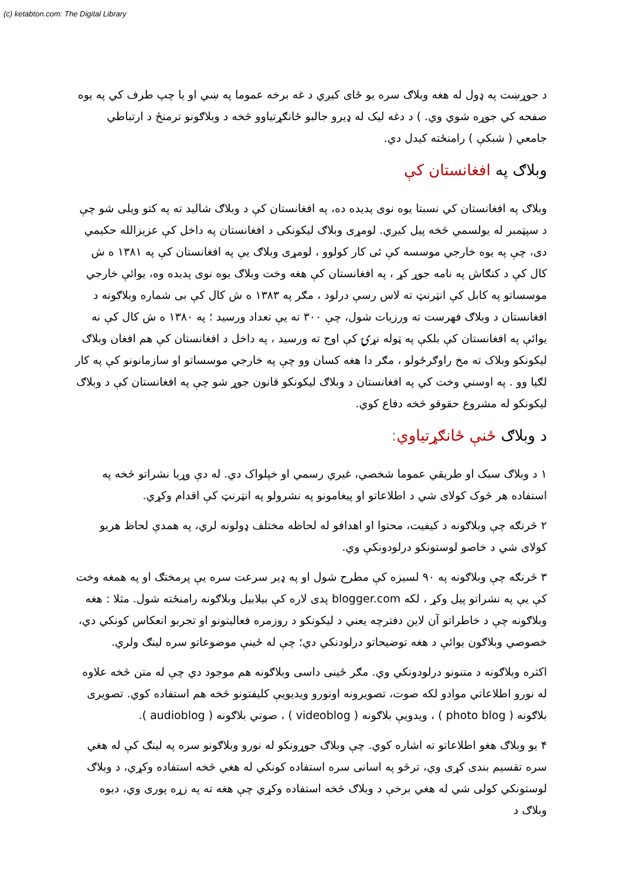(c) ketabton.com: The Digital Library
د جوړښت په ډول له هغه وبلاګ سره یو ځای کیږي د غه برخه عموما په ښي او یا چپ طرف کي په یوه صفحه کي جوړه شوي وي. ) د دغه لیک له ډیرو جالبو ځانګړتیاوو څخه د وبلاګونو ترمنځ د ارتباطي جامعي ( شبکې ) رامنځته کیدل دي.
وبلاګ په افغانستان کې
وبلاګ په افغانستان کي نسبتا یوه نوی پدیده ده، په افغانستان کې د وبلاګ شالید ته په کتو ویلی شو چې د سپټمبر له یولسمي څخه پیل کیږي. لومړی وبلاګ لیکونکی د افغانستان په داخل کې عزیزالله حکیمي دی، چې په یوه خارجي موسسه کې ئی کار کولوو ، لومړی وبلاګ یې په افغانستان کې په ۱۳۸۱ ه ش کال کې د کنګاش په نامه جوړ کړ ، په افغانستان کې هغه وخت وبلاګ یوه نوی پدیده وه، یوائې خارجي موسساتو په کابل کې انټرنټ ته لاس رسې درلود ، مګر په ۱۳۸۳ ه ش کال کې بی شماره وبلاګونه د افغانستان د وبلاګ فهرست ته ورزیات شول، چې ۳۰۰ ته یې تعداد ورسید ؛ په ۱۳۸۰ ه ش کال کې نه یوائې په افغانستان کې بلکې په ټوله نړۍ کې اوج ته ورسید ، په داخل د افغانستان کې هم افغان وبلاګ لیکونکو وبلاک ته مخ راوګرځولو ، مګر دا هغه کسان وو چې په خارجي موسساتو او سازمانونو کې په کار لګیا وو . په اوسني وخت کي په افغانستان د وبلاګ لیکونکو قانون جوړ شو چې په افغانستان کې د وبلاګ لیکونکو له مشروع حقوقو څخه دفاع کوي.
د وبلاګ ځنې ځانګړتیاوي:
۱ د وبلاګ سبک او طریقي عموما شخصي، غیري رسمي او خپلواک دي. له دې وړیا نشراتو څخه په استفاده هر څوک کولای شي د اطلاعاتو او پیغامونو په نشرولو په انټرنټ کې اقدام وکړي.
۲ څرنګه چې وبلاګونه د کیفیت، محتوا او اهدافو له لحاظه مختلف ډولونه لري، په همدې لحاظ هریو کولای شي د خاصو لوستونکو درلودونکې وي.
۳ څرنګه چې وبلاګونه په ۹۰ لسیزه کې مطرح شول او په ډیر سرعت سره یې پرمختګ او په همغه وخت کې یې په نشراتو پیل وکړ ، لکه blogger.com پدی لاره کې بیلابیل وبلاګونه رامنځته شول. مثلا : هغه وبلاګونه چې د خاطراتو آن لاین دفترچه یعني د لیکونکو د روزمره فعالیتونو او تجربو انعکاس کونکي دي، خصوصي وبلاګون یوائې د هغه توضیحاتو درلودنکي دي؛ چې له ځینې موضوعاتو سره لینګ ولري.
اکثره وبلاګونه د متنونو درلودونکي وي. مګر ځینی داسی وبلاګونه هم موجود دي چې له متن څخه علاوه له نورو اطلاعاتي موادو لکه صوت، تصویرونه اونورو ویدیویې کلیفتونو څخه هم استفاده کوي. تصویری بلاګونه ( photo blog ) ، ویدویې بلاګونه ( videoblog ) ، صوتي بلاګونه ( audioblog ).
۴ یو وبلاګ هغو اطلاعاتو ته اشاره کوي. چې وبلاګ جوړونکو له نورو وبلاګونو سره په لینګ کې له هغي سره تقسیم بندی کړی وي، ترڅو په اسانی سره استفاده کونکي له هغي څخه استفاده وکړي، د وبلاګ لوستونکي کولی شي له هغي برخې د وبلاګ څخه استفاده وکړي چې هغه ته په زړه پوری وي، دیوه وبلاګ د